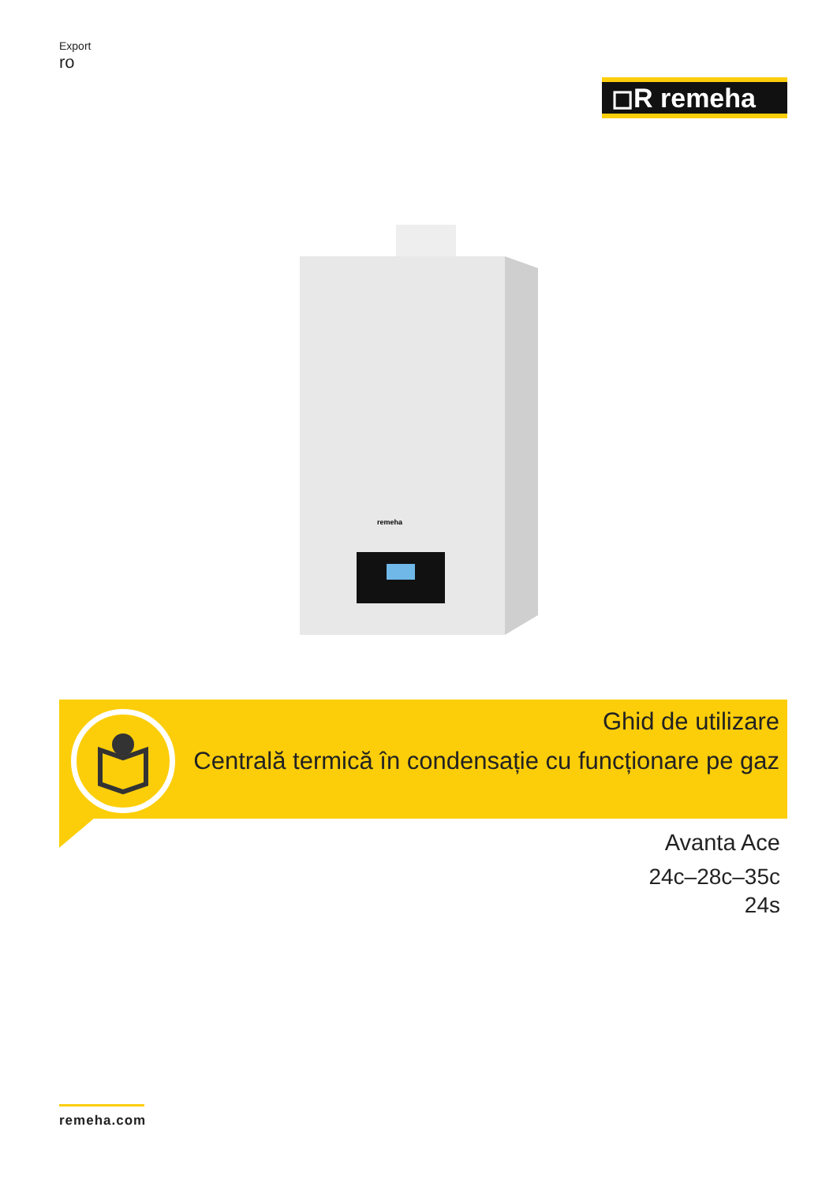Export
ro
◻R remeha
remeha
Ghid de utilizare
Centrală termică în condensație cu funcționare pe gaz
Avanta Ace
24c–28c–35c
24s
remeha.com